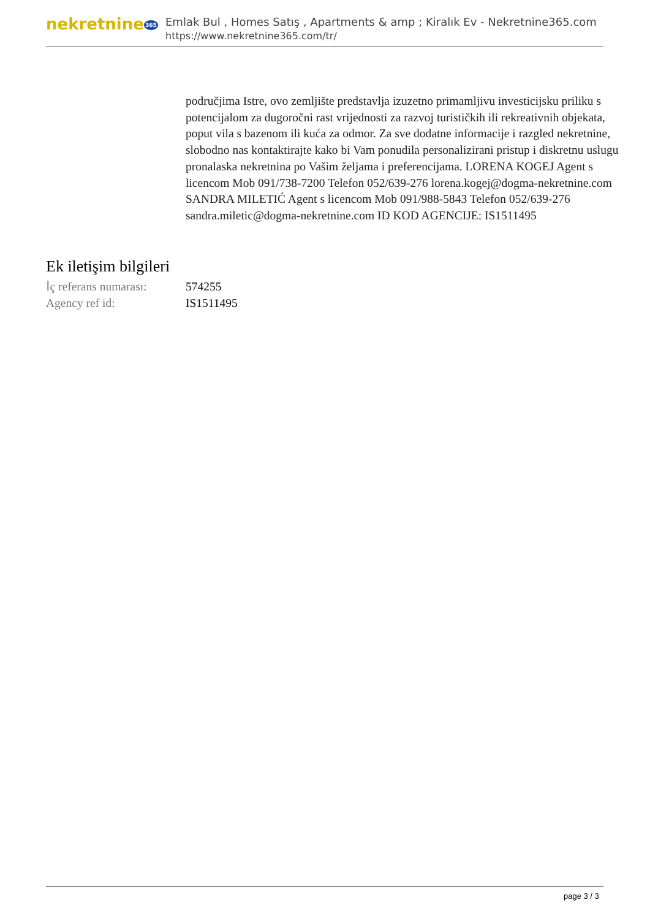nekretnine365
Emlak Bul , Homes Satış , Apartments & amp ; Kiralık Ev - Nekretnine365.com
https://www.nekretnine365.com/tr/
područjima Istre, ovo zemljište predstavlja izuzetno primamljivu investicijsku priliku s potencijalom za dugoročni rast vrijednosti za razvoj turističkih ili rekreativnih objekata, poput vila s bazenom ili kuća za odmor. Za sve dodatne informacije i razgled nekretnine, slobodno nas kontaktirajte kako bi Vam ponudila personalizirani pristup i diskretnu uslugu pronalaska nekretnina po Vašim željama i preferencijama. LORENA KOGEJ Agent s licencom Mob 091/738-7200 Telefon 052/639-276 lorena.kogej@dogma-nekretnine.com SANDRA MILETIĆ Agent s licencom Mob 091/988-5843 Telefon 052/639-276 sandra.miletic@dogma-nekretnine.com ID KOD AGENCIJE: IS1511495
Ek iletişim bilgileri
| İç referans numarası: | 574255 |
| Agency ref id: | IS1511495 |
page 3 / 3